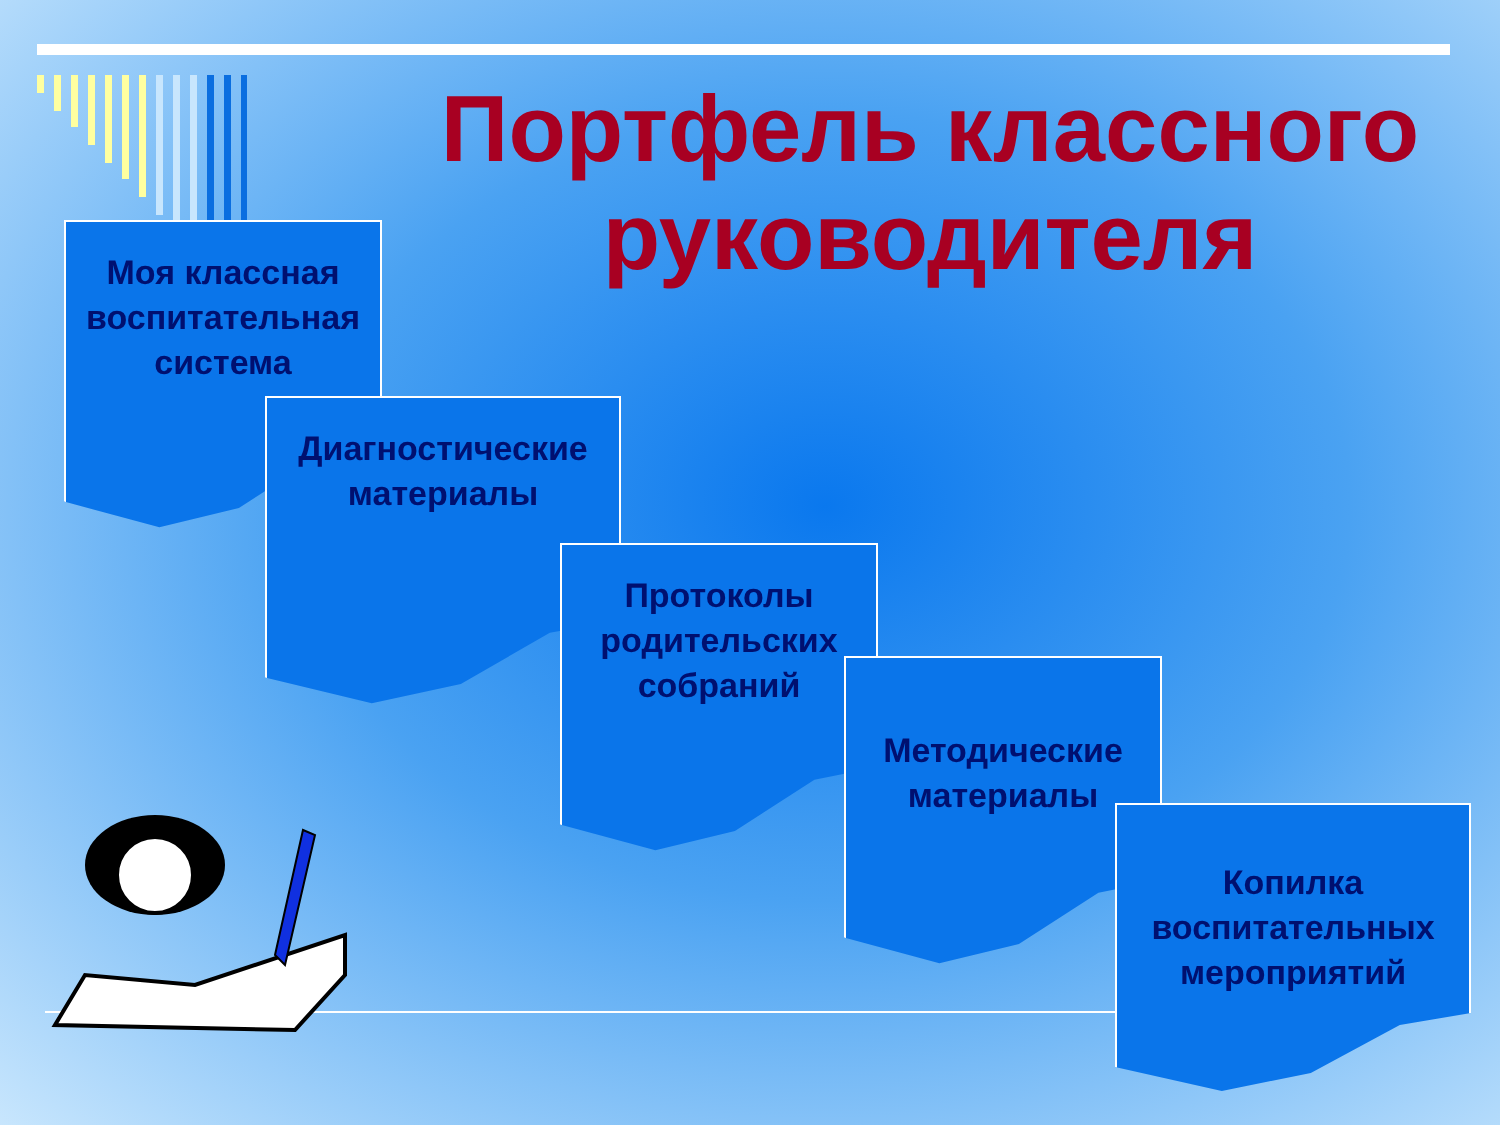Портфель классного руководителя
Моя классная воспитательная система
Диагностические материалы
Протоколы родительских собраний
Методические материалы
Копилка воспитательных мероприятий